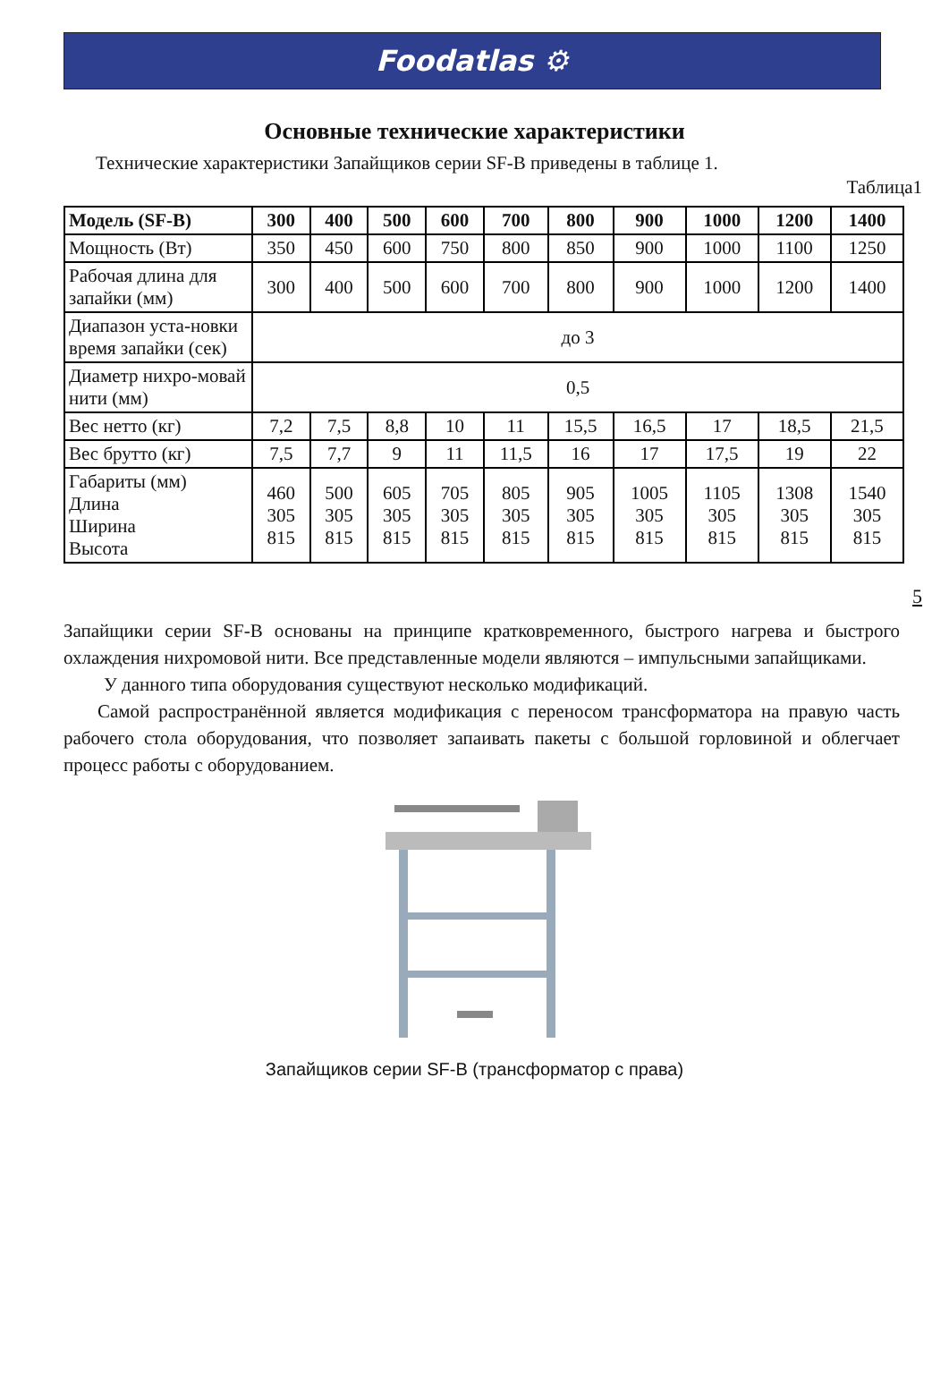Foodatlas ⚙
Основные технические характеристики
Технические характеристики Запайщиков серии SF-B приведены в таблице 1.
Таблица1
| Модель (SF-B) | 300 | 400 | 500 | 600 | 700 | 800 | 900 | 1000 | 1200 | 1400 |
| --- | --- | --- | --- | --- | --- | --- | --- | --- | --- | --- |
| Мощность (Вт) | 350 | 450 | 600 | 750 | 800 | 850 | 900 | 1000 | 1100 | 1250 |
| Рабочая длина для запайки (мм) | 300 | 400 | 500 | 600 | 700 | 800 | 900 | 1000 | 1200 | 1400 |
| Диапазон уста-новки время запайки (сек) | до 3 | | | | | | | | | |
| Диаметр нихро-мовай нити (мм) | 0,5 | | | | | | | | | |
| Вес нетто (кг) | 7,2 | 7,5 | 8,8 | 10 | 11 | 15,5 | 16,5 | 17 | 18,5 | 21,5 |
| Вес брутто (кг) | 7,5 | 7,7 | 9 | 11 | 11,5 | 16 | 17 | 17,5 | 19 | 22 |
| Габариты (мм) Длина Ширина Высота | 460 305 815 | 500 305 815 | 605 305 815 | 705 305 815 | 805 305 815 | 905 305 815 | 1005 305 815 | 1105 305 815 | 1308 305 815 | 1540 305 815 |
5
Запайщики серии SF-B основаны на принципе кратковременного, быстрого нагрева и быстрого охлаждения нихромовой нити. Все представленные модели являются – импульсными запайщиками.
У данного типа оборудования существуют несколько модификаций.
Самой распространённой является модификация с переносом трансформатора на правую часть рабочего стола оборудования, что позволяет запаивать пакеты с большой горловиной и облегчает процесс работы с оборудованием.
Запайщиков серии SF-B (трансформатор с права)